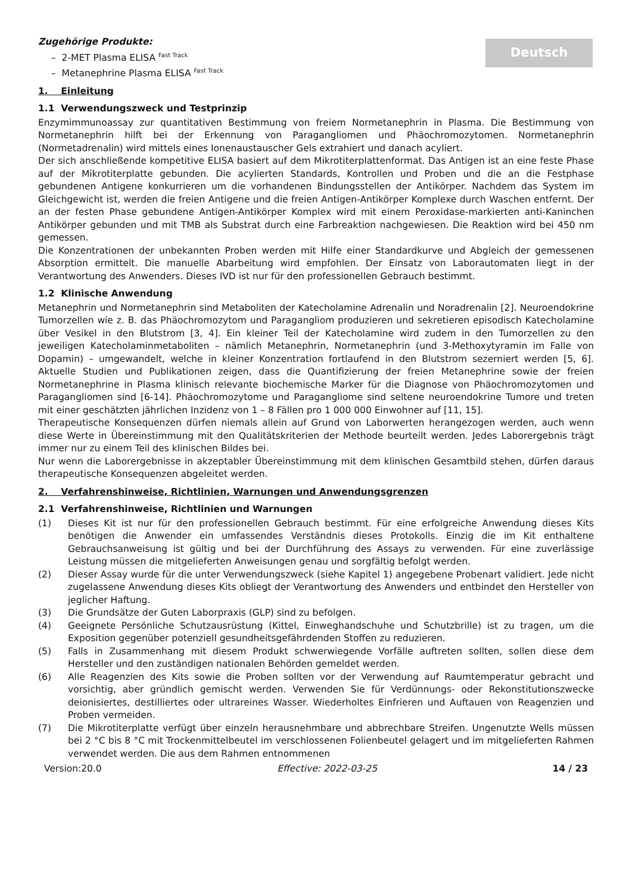Deutsch
Zugehörige Produkte:
– 2-MET Plasma ELISA <sup>Fast Track</sup>
– Metanephrine Plasma ELISA <sup>Fast Track</sup>
1. Einleitung
1.1 Verwendungszweck und Testprinzip
Enzymimmunoassay zur quantitativen Bestimmung von freiem Normetanephrin in Plasma. Die Bestimmung von Normetanephrin hilft bei der Erkennung von Paragangliomen und Phäochromozytomen. Normetanephrin (Normetadrenalin) wird mittels eines Ionenaustauscher Gels extrahiert und danach acyliert.
Der sich anschließende kompetitive ELISA basiert auf dem Mikrotiterplattenformat. Das Antigen ist an eine feste Phase auf der Mikrotiterplatte gebunden. Die acylierten Standards, Kontrollen und Proben und die an die Festphase gebundenen Antigene konkurrieren um die vorhandenen Bindungsstellen der Antikörper. Nachdem das System im Gleichgewicht ist, werden die freien Antigene und die freien Antigen-Antikörper Komplexe durch Waschen entfernt. Der an der festen Phase gebundene Antigen-Antikörper Komplex wird mit einem Peroxidase-markierten anti-Kaninchen Antikörper gebunden und mit TMB als Substrat durch eine Farbreaktion nachgewiesen. Die Reaktion wird bei 450 nm gemessen.
Die Konzentrationen der unbekannten Proben werden mit Hilfe einer Standardkurve und Abgleich der gemessenen Absorption ermittelt. Die manuelle Abarbeitung wird empfohlen. Der Einsatz von Laborautomaten liegt in der Verantwortung des Anwenders. Dieses IVD ist nur für den professionellen Gebrauch bestimmt.
1.2 Klinische Anwendung
Metanephrin und Normetanephrin sind Metaboliten der Katecholamine Adrenalin und Noradrenalin [2]. Neuroendokrine Tumorzellen wie z. B. das Phäochromozytom und Paragangliom produzieren und sekretieren episodisch Katecholamine über Vesikel in den Blutstrom [3, 4]. Ein kleiner Teil der Katecholamine wird zudem in den Tumorzellen zu den jeweiligen Katecholaminmetaboliten – nämlich Metanephrin, Normetanephrin (und 3-Methoxytyramin im Falle von Dopamin) – umgewandelt, welche in kleiner Konzentration fortlaufend in den Blutstrom sezerniert werden [5, 6]. Aktuelle Studien und Publikationen zeigen, dass die Quantifizierung der freien Metanephrine sowie der freien Normetanephrine in Plasma klinisch relevante biochemische Marker für die Diagnose von Phäochromozytomen und Paragangliomen sind [6-14]. Phäochromozytome und Paragangliome sind seltene neuroendokrine Tumore und treten mit einer geschätzten jährlichen Inzidenz von 1 – 8 Fällen pro 1 000 000 Einwohner auf [11, 15].
Therapeutische Konsequenzen dürfen niemals allein auf Grund von Laborwerten herangezogen werden, auch wenn diese Werte in Übereinstimmung mit den Qualitätskriterien der Methode beurteilt werden. Jedes Laborergebnis trägt immer nur zu einem Teil des klinischen Bildes bei.
Nur wenn die Laborergebnisse in akzeptabler Übereinstimmung mit dem klinischen Gesamtbild stehen, dürfen daraus therapeutische Konsequenzen abgeleitet werden.
2. Verfahrenshinweise, Richtlinien, Warnungen und Anwendungsgrenzen
2.1 Verfahrenshinweise, Richtlinien und Warnungen
(1) Dieses Kit ist nur für den professionellen Gebrauch bestimmt. Für eine erfolgreiche Anwendung dieses Kits benötigen die Anwender ein umfassendes Verständnis dieses Protokolls. Einzig die im Kit enthaltene Gebrauchsanweisung ist gültig und bei der Durchführung des Assays zu verwenden. Für eine zuverlässige Leistung müssen die mitgelieferten Anweisungen genau und sorgfältig befolgt werden.
(2) Dieser Assay wurde für die unter Verwendungszweck (siehe Kapitel 1) angegebene Probenart validiert. Jede nicht zugelassene Anwendung dieses Kits obliegt der Verantwortung des Anwenders und entbindet den Hersteller von jeglicher Haftung.
(3) Die Grundsätze der Guten Laborpraxis (GLP) sind zu befolgen.
(4) Geeignete Persönliche Schutzausrüstung (Kittel, Einweghandschuhe und Schutzbrille) ist zu tragen, um die Exposition gegenüber potenziell gesundheitsgefährdenden Stoffen zu reduzieren.
(5) Falls in Zusammenhang mit diesem Produkt schwerwiegende Vorfälle auftreten sollten, sollen diese dem Hersteller und den zuständigen nationalen Behörden gemeldet werden.
(6) Alle Reagenzien des Kits sowie die Proben sollten vor der Verwendung auf Raumtemperatur gebracht und vorsichtig, aber gründlich gemischt werden. Verwenden Sie für Verdünnungs- oder Rekonstitutionszwecke deionisiertes, destilliertes oder ultrareines Wasser. Wiederholtes Einfrieren und Auftauen von Reagenzien und Proben vermeiden.
(7) Die Mikrotiterplatte verfügt über einzeln herausnehmbare und abbrechbare Streifen. Ungenutzte Wells müssen bei 2 °C bis 8 °C mit Trockenmittelbeutel im verschlossenen Folienbeutel gelagert und im mitgelieferten Rahmen verwendet werden. Die aus dem Rahmen entnommenen
Version:20.0 Effective: 2022-03-25 14 / 23